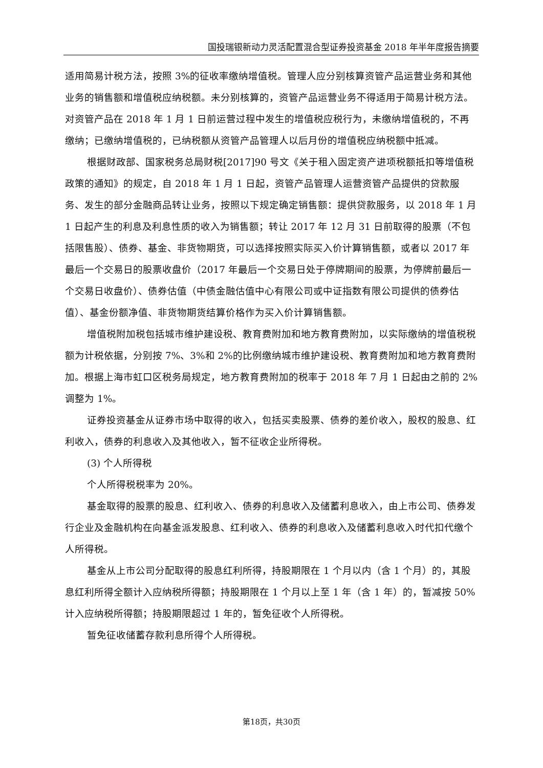国投瑞银新动力灵活配置混合型证券投资基金 2018 年半年度报告摘要
适用简易计税方法，按照 3%的征收率缴纳增值税。管理人应分别核算资管产品运营业务和其他业务的销售额和增值税应纳税额。未分别核算的，资管产品运营业务不得适用于简易计税方法。对资管产品在 2018 年 1 月 1 日前运营过程中发生的增值税应税行为，未缴纳增值税的，不再缴纳；已缴纳增值税的，已纳税额从资管产品管理人以后月份的增值税应纳税额中抵减。
根据财政部、国家税务总局财税[2017]90 号文《关于租入固定资产进项税额抵扣等增值税政策的通知》的规定，自 2018 年 1 月 1 日起，资管产品管理人运营资管产品提供的贷款服务、发生的部分金融商品转让业务，按照以下规定确定销售额：提供贷款服务，以 2018 年 1 月 1 日起产生的利息及利息性质的收入为销售额；转让 2017 年 12 月 31 日前取得的股票（不包括限售股）、债券、基金、非货物期货，可以选择按照实际买入价计算销售额，或者以 2017 年最后一个交易日的股票收盘价（2017 年最后一个交易日处于停牌期间的股票，为停牌前最后一个交易日收盘价）、债券估值（中债金融估值中心有限公司或中证指数有限公司提供的债券估值）、基金份额净值、非货物期货结算价格作为买入价计算销售额。
增值税附加税包括城市维护建设税、教育费附加和地方教育费附加，以实际缴纳的增值税税额为计税依据，分别按 7%、3%和 2%的比例缴纳城市维护建设税、教育费附加和地方教育费附加。根据上海市虹口区税务局规定，地方教育费附加的税率于 2018 年 7 月 1 日起由之前的 2%调整为 1%。
证券投资基金从证券市场中取得的收入，包括买卖股票、债券的差价收入，股权的股息、红利收入，债券的利息收入及其他收入，暂不征收企业所得税。
(3) 个人所得税
个人所得税税率为 20%。
基金取得的股票的股息、红利收入、债券的利息收入及储蓄利息收入，由上市公司、债券发行企业及金融机构在向基金派发股息、红利收入、债券的利息收入及储蓄利息收入时代扣代缴个人所得税。
基金从上市公司分配取得的股息红利所得，持股期限在 1 个月以内（含 1 个月）的，其股息红利所得全额计入应纳税所得额；持股期限在 1 个月以上至 1 年（含 1 年）的，暂减按 50%计入应纳税所得额；持股期限超过 1 年的，暂免征收个人所得税。
暂免征收储蓄存款利息所得个人所得税。
第18页，共30页